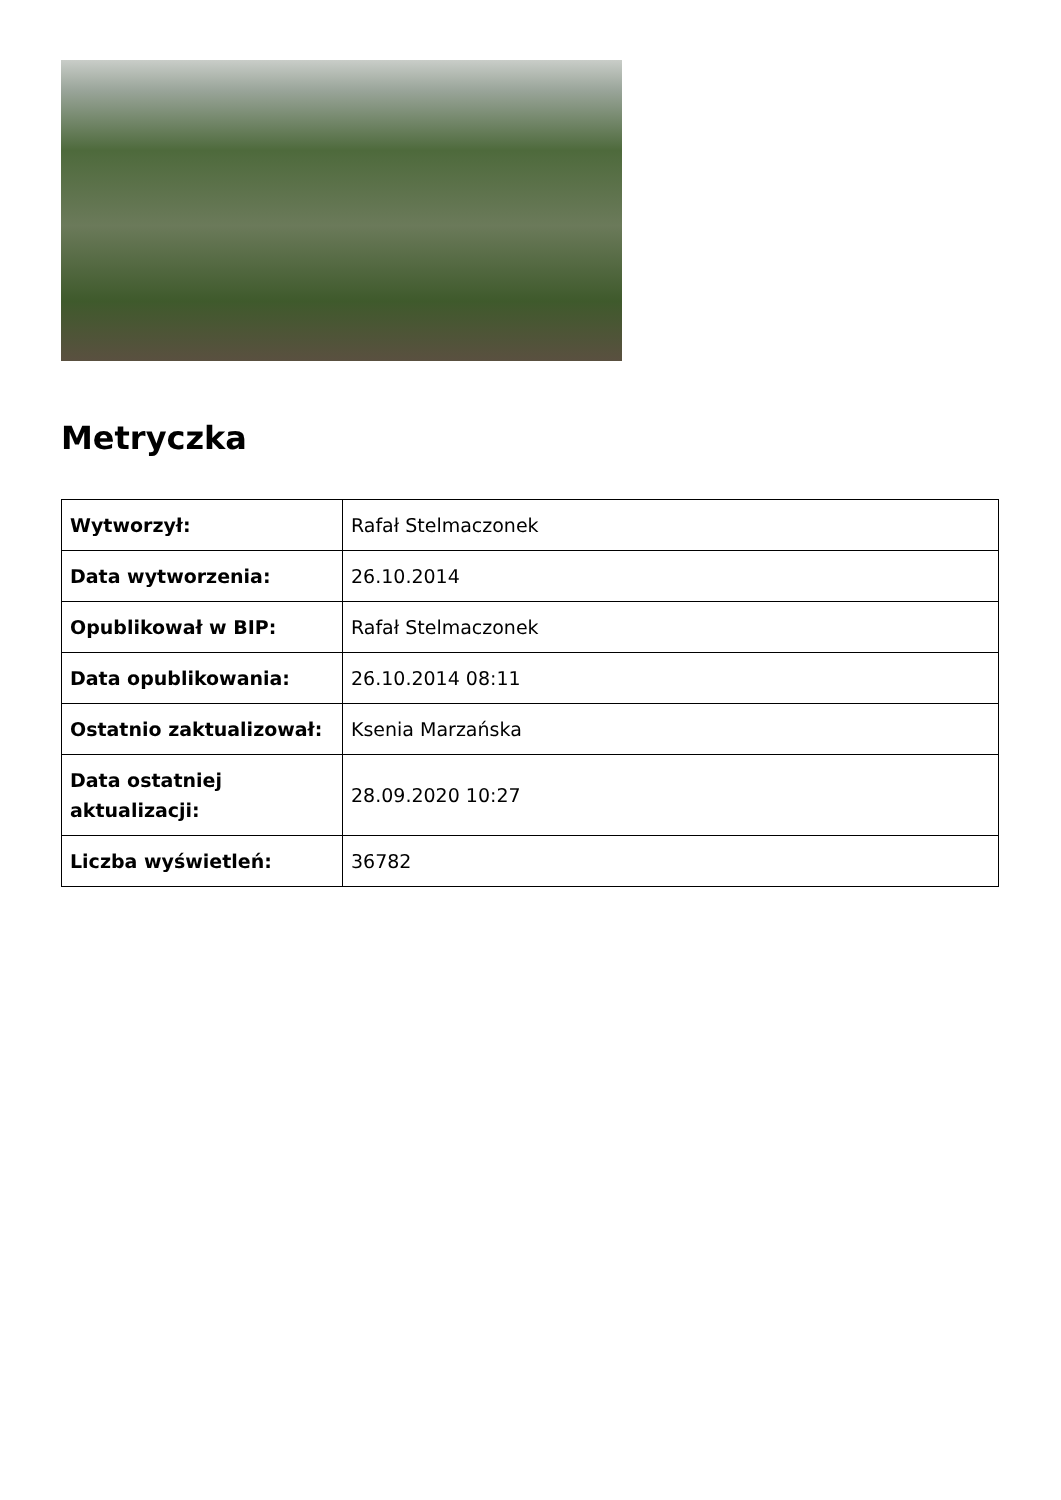Metryczka
| Wytworzył: | Rafał Stelmaczonek |
| Data wytworzenia: | 26.10.2014 |
| Opublikował w BIP: | Rafał Stelmaczonek |
| Data opublikowania: | 26.10.2014 08:11 |
| Ostatnio zaktualizował: | Ksenia Marzańska |
| Data ostatniej aktualizacji: | 28.09.2020 10:27 |
| Liczba wyświetleń: | 36782 |